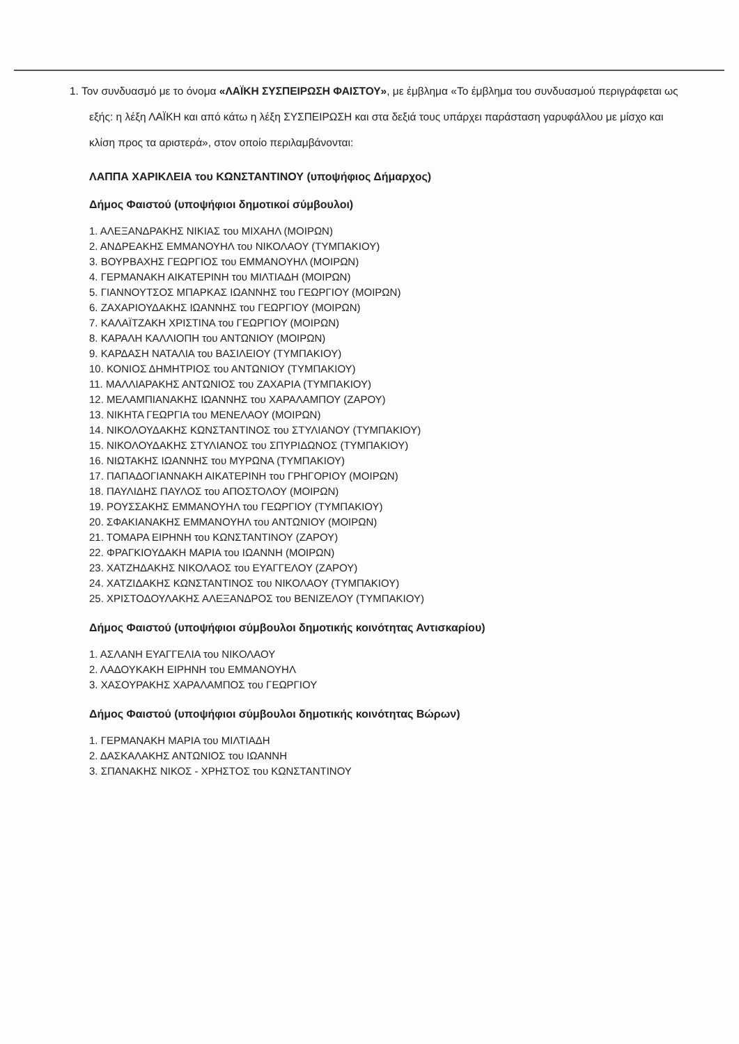1. Τον συνδυασμό με το όνομα «ΛΑΪΚΗ ΣΥΣΠΕΙΡΩΣΗ ΦΑΙΣΤΟΥ», με έμβλημα «Το έμβλημα του συνδυασμού περιγράφεται ως εξής: η λέξη ΛΑΪΚΗ και από κάτω η λέξη ΣΥΣΠΕΙΡΩΣΗ και στα δεξιά τους υπάρχει παράσταση γαρυφάλλου με μίσχο και κλίση προς τα αριστερά», στον οποίο περιλαμβάνονται:
ΛΑΠΠΑ ΧΑΡΙΚΛΕΙΑ του ΚΩΝΣΤΑΝΤΙΝΟΥ (υποψήφιος Δήμαρχος)
Δήμος Φαιστού (υποψήφιοι δημοτικοί σύμβουλοι)
1. ΑΛΕΞΑΝΔΡΑΚΗΣ ΝΙΚΙΑΣ του ΜΙΧΑΗΛ (ΜΟΙΡΩΝ)
2. ΑΝΔΡΕΑΚΗΣ ΕΜΜΑΝΟΥΗΛ του ΝΙΚΟΛΑΟΥ (ΤΥΜΠΑΚΙΟΥ)
3. ΒΟΥΡΒΑΧΗΣ ΓΕΩΡΓΙΟΣ του ΕΜΜΑΝΟΥΗΛ (ΜΟΙΡΩΝ)
4. ΓΕΡΜΑΝΑΚΗ ΑΙΚΑΤΕΡΙΝΗ του ΜΙΛΤΙΑΔΗ (ΜΟΙΡΩΝ)
5. ΓΙΑΝΝΟΥΤΣΟΣ ΜΠΑΡΚΑΣ ΙΩΑΝΝΗΣ του ΓΕΩΡΓΙΟΥ (ΜΟΙΡΩΝ)
6. ΖΑΧΑΡΙΟΥΔΑΚΗΣ ΙΩΑΝΝΗΣ του ΓΕΩΡΓΙΟΥ (ΜΟΙΡΩΝ)
7. ΚΑΛΑΪΤΖΑΚΗ ΧΡΙΣΤΙΝΑ του ΓΕΩΡΓΙΟΥ (ΜΟΙΡΩΝ)
8. ΚΑΡΑΛΗ ΚΑΛΛΙΟΠΗ του ΑΝΤΩΝΙΟΥ (ΜΟΙΡΩΝ)
9. ΚΑΡΔΑΣΗ ΝΑΤΑΛΙΑ του ΒΑΣΙΛΕΙΟΥ (ΤΥΜΠΑΚΙΟΥ)
10. ΚΟΝΙΟΣ ΔΗΜΗΤΡΙΟΣ του ΑΝΤΩΝΙΟΥ (ΤΥΜΠΑΚΙΟΥ)
11. ΜΑΛΛΙΑΡΑΚΗΣ ΑΝΤΩΝΙΟΣ του ΖΑΧΑΡΙΑ (ΤΥΜΠΑΚΙΟΥ)
12. ΜΕΛΑΜΠΙΑΝΑΚΗΣ ΙΩΑΝΝΗΣ του ΧΑΡΑΛΑΜΠΟΥ (ΖΑΡΟΥ)
13. ΝΙΚΗΤΑ ΓΕΩΡΓΙΑ του ΜΕΝΕΛΑΟΥ (ΜΟΙΡΩΝ)
14. ΝΙΚΟΛΟΥΔΑΚΗΣ ΚΩΝΣΤΑΝΤΙΝΟΣ του ΣΤΥΛΙΑΝΟΥ (ΤΥΜΠΑΚΙΟΥ)
15. ΝΙΚΟΛΟΥΔΑΚΗΣ ΣΤΥΛΙΑΝΟΣ του ΣΠΥΡΙΔΩΝΟΣ (ΤΥΜΠΑΚΙΟΥ)
16. ΝΙΩΤΑΚΗΣ ΙΩΑΝΝΗΣ του ΜΥΡΩΝΑ (ΤΥΜΠΑΚΙΟΥ)
17. ΠΑΠΑΔΟΓΙΑΝΝΑΚΗ ΑΙΚΑΤΕΡΙΝΗ του ΓΡΗΓΟΡΙΟΥ (ΜΟΙΡΩΝ)
18. ΠΑΥΛΙΔΗΣ ΠΑΥΛΟΣ του ΑΠΟΣΤΟΛΟΥ (ΜΟΙΡΩΝ)
19. ΡΟΥΣΣΑΚΗΣ ΕΜΜΑΝΟΥΗΛ του ΓΕΩΡΓΙΟΥ (ΤΥΜΠΑΚΙΟΥ)
20. ΣΦΑΚΙΑΝΑΚΗΣ ΕΜΜΑΝΟΥΗΛ του ΑΝΤΩΝΙΟΥ (ΜΟΙΡΩΝ)
21. ΤΟΜΑΡΑ ΕΙΡΗΝΗ του ΚΩΝΣΤΑΝΤΙΝΟΥ (ΖΑΡΟΥ)
22. ΦΡΑΓΚΙΟΥΔΑΚΗ ΜΑΡΙΑ του ΙΩΑΝΝΗ (ΜΟΙΡΩΝ)
23. ΧΑΤΖΗΔΑΚΗΣ ΝΙΚΟΛΑΟΣ του ΕΥΑΓΓΕΛΟΥ (ΖΑΡΟΥ)
24. ΧΑΤΖΙΔΑΚΗΣ ΚΩΝΣΤΑΝΤΙΝΟΣ του ΝΙΚΟΛΑΟΥ (ΤΥΜΠΑΚΙΟΥ)
25. ΧΡΙΣΤΟΔΟΥΛΑΚΗΣ ΑΛΕΞΑΝΔΡΟΣ του ΒΕΝΙΖΕΛΟΥ (ΤΥΜΠΑΚΙΟΥ)
Δήμος Φαιστού (υποψήφιοι σύμβουλοι δημοτικής κοινότητας Αντισκαρίου)
1. ΑΣΛΑΝΗ ΕΥΑΓΓΕΛΙΑ του ΝΙΚΟΛΑΟΥ
2. ΛΑΔΟΥΚΑΚΗ ΕΙΡΗΝΗ του ΕΜΜΑΝΟΥΗΛ
3. ΧΑΣΟΥΡΑΚΗΣ ΧΑΡΑΛΑΜΠΟΣ του ΓΕΩΡΓΙΟΥ
Δήμος Φαιστού (υποψήφιοι σύμβουλοι δημοτικής κοινότητας Βώρων)
1. ΓΕΡΜΑΝΑΚΗ ΜΑΡΙΑ του ΜΙΛΤΙΑΔΗ
2. ΔΑΣΚΑΛΑΚΗΣ ΑΝΤΩΝΙΟΣ του ΙΩΑΝΝΗ
3. ΣΠΑΝΑΚΗΣ ΝΙΚΟΣ - ΧΡΗΣΤΟΣ του ΚΩΝΣΤΑΝΤΙΝΟΥ